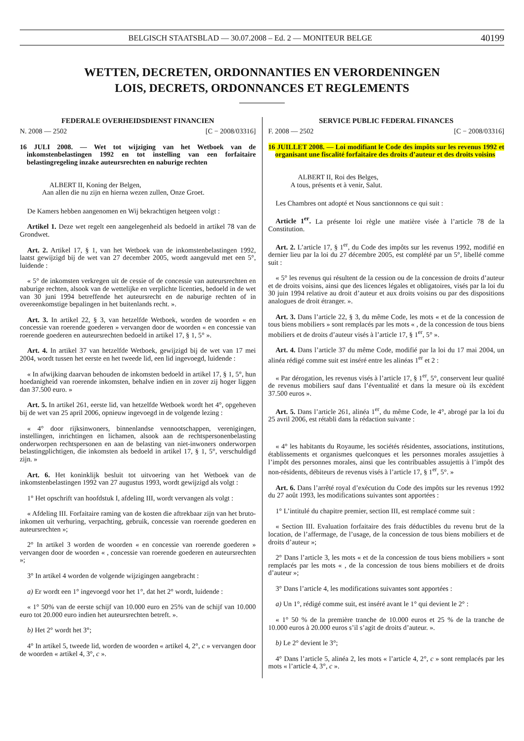BELGISCH STAATSBLAD — 30.07.2008 – Ed. 2 — MONITEUR BELGE 40199
WETTEN, DECRETEN, ORDONNANTIES EN VERORDENINGEN
LOIS, DECRETS, ORDONNANCES ET REGLEMENTS
FEDERALE OVERHEIDSDIENST FINANCIEN
N. 2008 — 2502 [C − 2008/03316]
16 JULI 2008. — Wet tot wijziging van het Wetboek van de inkomstenbelastingen 1992 en tot instelling van een forfaitaire belastingregeling inzake auteursrechten en naburige rechten
ALBERT II, Koning der Belgen,
Aan allen die nu zijn en hierna wezen zullen, Onze Groet.
De Kamers hebben aangenomen en Wij bekrachtigen hetgeen volgt :
Artikel 1. Deze wet regelt een aangelegenheid als bedoeld in artikel 78 van de Grondwet.
Art. 2. Artikel 17, § 1, van het Wetboek van de inkomstenbelastingen 1992, laatst gewijzigd bij de wet van 27 december 2005, wordt aangevuld met een 5°, luidende :
« 5° de inkomsten verkregen uit de cessie of de concessie van auteursrechten en naburige rechten, alsook van de wettelijke en verplichte licenties, bedoeld in de wet van 30 juni 1994 betreffende het auteursrecht en de naburige rechten of in overeenkomstige bepalingen in het buitenlands recht. ».
Art. 3. In artikel 22, § 3, van hetzelfde Wetboek, worden de woorden « en concessie van roerende goederen » vervangen door de woorden « en concessie van roerende goederen en auteursrechten bedoeld in artikel 17, § 1, 5° ».
Art. 4. In artikel 37 van hetzelfde Wetboek, gewijzigd bij de wet van 17 mei 2004, wordt tussen het eerste en het tweede lid, een lid ingevoegd, luidende :
« In afwijking daarvan behouden de inkomsten bedoeld in artikel 17, § 1, 5°, hun hoedanigheid van roerende inkomsten, behalve indien en in zover zij hoger liggen dan 37.500 euro. »
Art. 5. In artikel 261, eerste lid, van hetzelfde Wetboek wordt het 4°, opgeheven bij de wet van 25 april 2006, opnieuw ingevoegd in de volgende lezing :
« 4° door rijksinwoners, binnenlandse vennootschappen, verenigingen, instellingen, inrichtingen en lichamen, alsook aan de rechtspersonenbelasting onderworpen rechtspersonen en aan de belasting van niet-inwoners onderworpen belastingplichtigen, die inkomsten als bedoeld in artikel 17, § 1, 5°, verschuldigd zijn. »
Art. 6. Het koninklijk besluit tot uitvoering van het Wetboek van de inkomstenbelastingen 1992 van 27 augustus 1993, wordt gewijzigd als volgt :
1° Het opschrift van hoofdstuk I, afdeling III, wordt vervangen als volgt :
« Afdeling III. Forfaitaire raming van de kosten die aftrekbaar zijn van het bruto-inkomen uit verhuring, verpachting, gebruik, concessie van roerende goederen en auteursrechten »;
2° In artikel 3 worden de woorden « en concessie van roerende goederen » vervangen door de woorden « , concessie van roerende goederen en auteursrechten »;
3° In artikel 4 worden de volgende wijzigingen aangebracht :
a) Er wordt een 1° ingevoegd voor het 1°, dat het 2° wordt, luidende :
« 1° 50% van de eerste schijf van 10.000 euro en 25% van de schijf van 10.000 euro tot 20.000 euro indien het auteursrechten betreft. ».
b) Het 2° wordt het 3°;
4° In artikel 5, tweede lid, worden de woorden « artikel 4, 2°, c » vervangen door de woorden « artikel 4, 3°, c ».
SERVICE PUBLIC FEDERAL FINANCES
F. 2008 — 2502 [C − 2008/03316]
16 JUILLET 2008. — Loi modifiant le Code des impôts sur les revenus 1992 et organisant une fiscalité forfaitaire des droits d’auteur et des droits voisins
ALBERT II, Roi des Belges,
A tous, présents et à venir, Salut.
Les Chambres ont adopté et Nous sanctionnons ce qui suit :
Article 1<sup>er</sup>. La présente loi règle une matière visée à l’article 78 de la Constitution.
Art. 2. L’article 17, § 1<sup>er</sup>, du Code des impôts sur les revenus 1992, modifié en dernier lieu par la loi du 27 décembre 2005, est complété par un 5°, libellé comme suit :
« 5° les revenus qui résultent de la cession ou de la concession de droits d’auteur et de droits voisins, ainsi que des licences légales et obligatoires, visés par la loi du 30 juin 1994 relative au droit d’auteur et aux droits voisins ou par des dispositions analogues de droit étranger. ».
Art. 3. Dans l’article 22, § 3, du même Code, les mots « et de la concession de tous biens mobiliers » sont remplacés par les mots « , de la concession de tous biens mobiliers et de droits d’auteur visés à l’article 17, § 1<sup>er</sup>, 5° ».
Art. 4. Dans l’article 37 du même Code, modifié par la loi du 17 mai 2004, un alinéa rédigé comme suit est inséré entre les alinéas 1<sup>er</sup> et 2 :
« Par dérogation, les revenus visés à l’article 17, § 1<sup>er</sup>, 5°, conservent leur qualité de revenus mobiliers sauf dans l’éventualité et dans la mesure où ils excèdent 37.500 euros ».
Art. 5. Dans l’article 261, alinéa 1<sup>er</sup>, du même Code, le 4°, abrogé par la loi du 25 avril 2006, est rétabli dans la rédaction suivante :
« 4° les habitants du Royaume, les sociétés résidentes, associations, institutions, établissements et organismes quelconques et les personnes morales assujetties à l’impôt des personnes morales, ainsi que les contribuables assujettis à l’impôt des non-résidents, débiteurs de revenus visés à l’article 17, § 1<sup>er</sup>, 5°. »
Art. 6. Dans l’arrêté royal d’exécution du Code des impôts sur les revenus 1992 du 27 août 1993, les modifications suivantes sont apportées :
1° L’intitulé du chapitre premier, section III, est remplacé comme suit :
« Section III. Evaluation forfaitaire des frais déductibles du revenu brut de la location, de l’affermage, de l’usage, de la concession de tous biens mobiliers et de droits d’auteur »;
2° Dans l’article 3, les mots « et de la concession de tous biens mobiliers » sont remplacés par les mots « , de la concession de tous biens mobiliers et de droits d’auteur »;
3° Dans l’article 4, les modifications suivantes sont apportées :
a) Un 1°, rédigé comme suit, est inséré avant le 1° qui devient le 2° :
« 1° 50 % de la première tranche de 10.000 euros et 25 % de la tranche de 10.000 euros à 20.000 euros s’il s’agit de droits d’auteur. ».
b) Le 2° devient le 3°;
4° Dans l’article 5, alinéa 2, les mots « l’article 4, 2°, c » sont remplacés par les mots « l’article 4, 3°, c ».